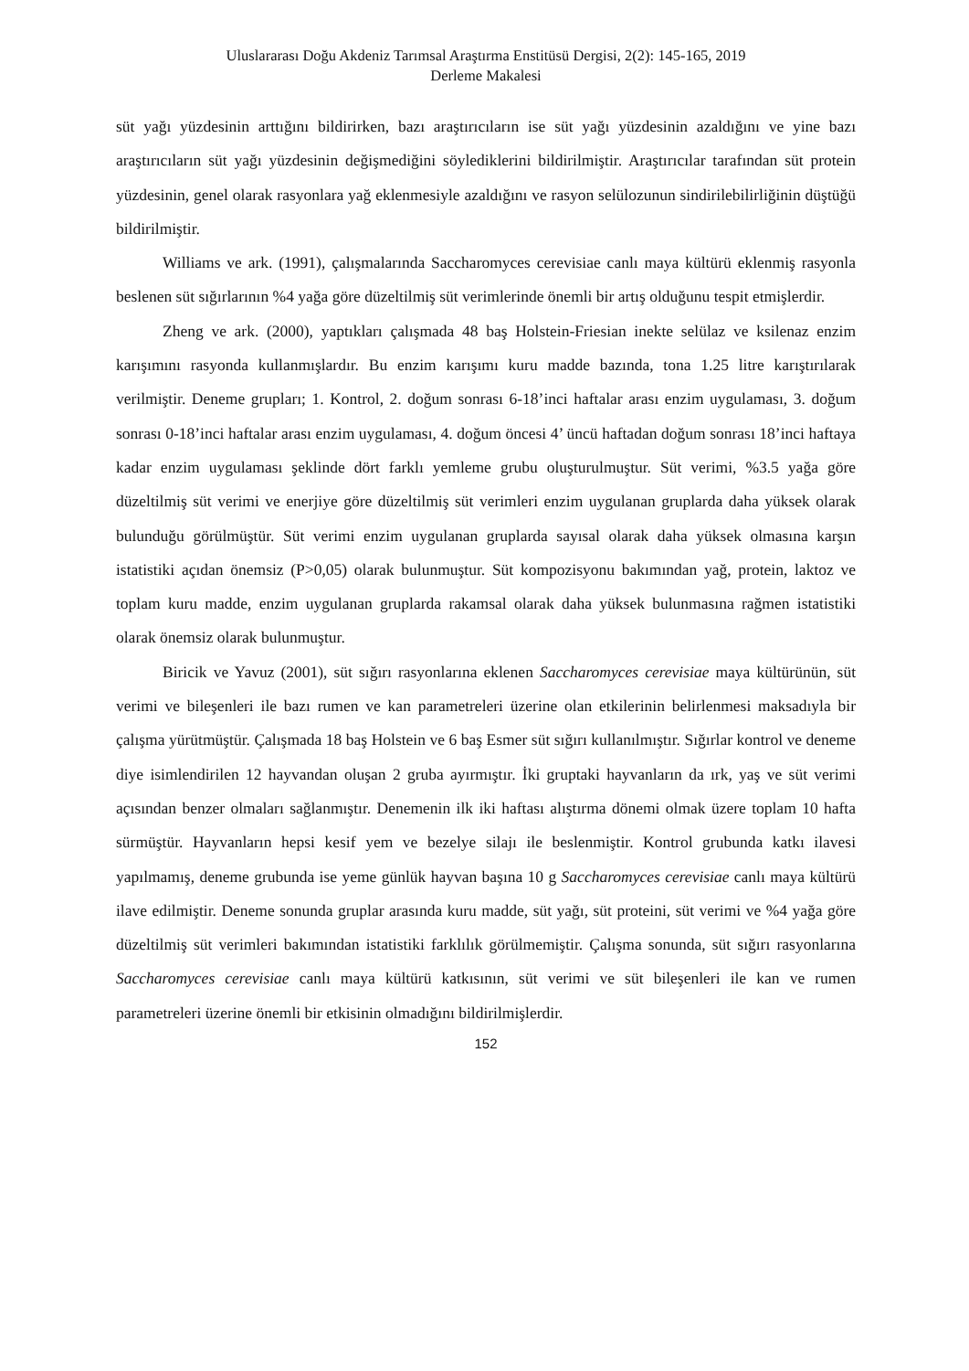Uluslararası Doğu Akdeniz Tarımsal Araştırma Enstitüsü Dergisi, 2(2): 145-165, 2019
Derleme Makalesi
süt yağı yüzdesinin arttığını bildirirken, bazı araştırıcıların ise süt yağı yüzdesinin azaldığını ve yine bazı araştırıcıların süt yağı yüzdesinin değişmediğini söylediklerini bildirilmiştir. Araştırıcılar tarafından süt protein yüzdesinin, genel olarak rasyonlara yağ eklenmesiyle azaldığını ve rasyon selülozunun sindirilebilirliğinin düştüğü bildirilmiştir.
Williams ve ark. (1991), çalışmalarında Saccharomyces cerevisiae canlı maya kültürü eklenmiş rasyonla beslenen süt sığırlarının %4 yağa göre düzeltilmiş süt verimlerinde önemli bir artış olduğunu tespit etmişlerdir.
Zheng ve ark. (2000), yaptıkları çalışmada 48 baş Holstein-Friesian inekte selülaz ve ksilenaz enzim karışımını rasyonda kullanmışlardır. Bu enzim karışımı kuru madde bazında, tona 1.25 litre karıştırılarak verilmiştir. Deneme grupları; 1. Kontrol, 2. doğum sonrası 6-18’inci haftalar arası enzim uygulaması, 3. doğum sonrası 0-18’inci haftalar arası enzim uygulaması, 4. doğum öncesi 4’ üncü haftadan doğum sonrası 18’inci haftaya kadar enzim uygulaması şeklinde dört farklı yemleme grubu oluşturulmuştur. Süt verimi, %3.5 yağa göre düzeltilmiş süt verimi ve enerjiye göre düzeltilmiş süt verimleri enzim uygulanan gruplarda daha yüksek olarak bulunduğu görülmüştür. Süt verimi enzim uygulanan gruplarda sayısal olarak daha yüksek olmasına karşın istatistiki açıdan önemsiz (P>0,05) olarak bulunmuştur. Süt kompozisyonu bakımından yağ, protein, laktoz ve toplam kuru madde, enzim uygulanan gruplarda rakamsal olarak daha yüksek bulunmasına rağmen istatistiki olarak önemsiz olarak bulunmuştur.
Biricik ve Yavuz (2001), süt sığırı rasyonlarına eklenen Saccharomyces cerevisiae maya kültürünün, süt verimi ve bileşenleri ile bazı rumen ve kan parametreleri üzerine olan etkilerinin belirlenmesi maksadıyla bir çalışma yürütmüştür. Çalışmada 18 baş Holstein ve 6 baş Esmer süt sığırı kullanılmıştır. Sığırlar kontrol ve deneme diye isimlendirilen 12 hayvandan oluşan 2 gruba ayırmıştır. İki gruptaki hayvanların da ırk, yaş ve süt verimi açısından benzer olmaları sağlanmıştır. Denemenin ilk iki haftası alıştırma dönemi olmak üzere toplam 10 hafta sürmüştür. Hayvanların hepsi kesif yem ve bezelye silajı ile beslenmiştir. Kontrol grubunda katkı ilavesi yapılmamış, deneme grubunda ise yeme günlük hayvan başına 10 g Saccharomyces cerevisiae canlı maya kültürü ilave edilmiştir. Deneme sonunda gruplar arasında kuru madde, süt yağı, süt proteini, süt verimi ve %4 yağa göre düzeltilmiş süt verimleri bakımından istatistiki farklılık görülmemiştir. Çalışma sonunda, süt sığırı rasyonlarına Saccharomyces cerevisiae canlı maya kültürü katkısının, süt verimi ve süt bileşenleri ile kan ve rumen parametreleri üzerine önemli bir etkisinin olmadığını bildirilmişlerdir.
152